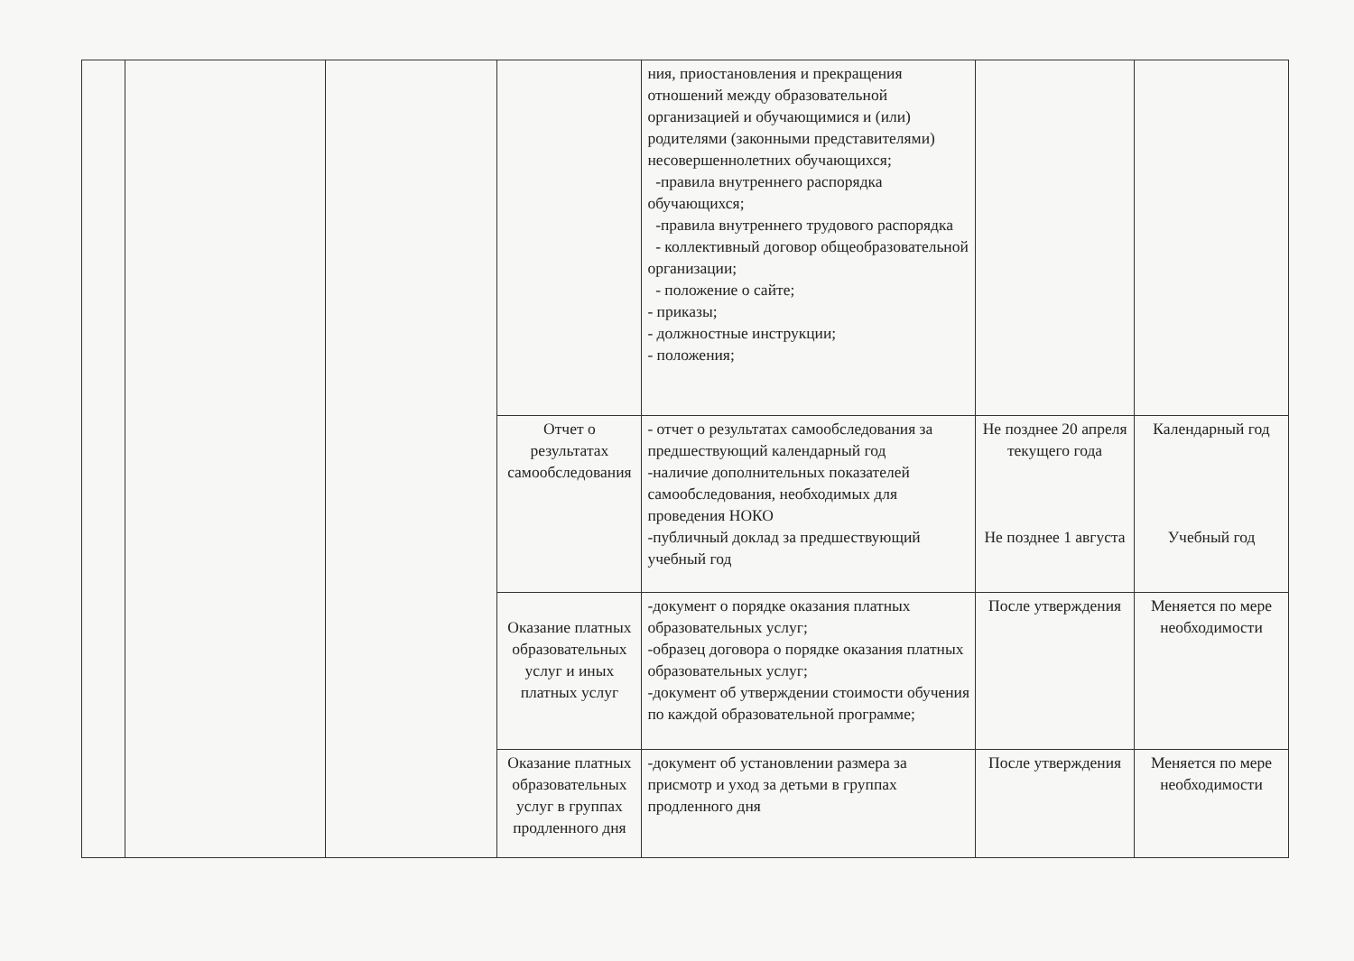| | | | | ния, приостановления и прекращения отношений между образовательной организацией и обучающимися и (или) родителями (законными представителями) несовершеннолетних обучающихся; -правила внутреннего распорядка обучающихся; -правила внутреннего трудового распорядка - коллективный договор общеобразовательной организации; - положение о сайте; - приказы; - должностные инструкции; - положения; | | |
| | | | Отчет о результатах самообследования | - отчет о результатах самообследования за предшествующий календарный год -наличие дополнительных показателей самообследования, необходимых для проведения НОКО -публичный доклад за предшествующий учебный год | Не позднее 20 апреля текущего года Не позднее 1 августа | Календарный год Учебный год |
| | | | Оказание платных образовательных услуг и иных платных услуг | -документ о порядке оказания платных образовательных услуг; -образец договора о порядке оказания платных образовательных услуг; -документ об утверждении стоимости обучения по каждой образовательной программе; | После утверждения | Меняется по мере необходимости |
| | | | Оказание платных образовательных услуг в группах продленного дня | -документ об установлении размера за присмотр и уход за детьми в группах продленного дня | После утверждения | Меняется по мере необходимости |